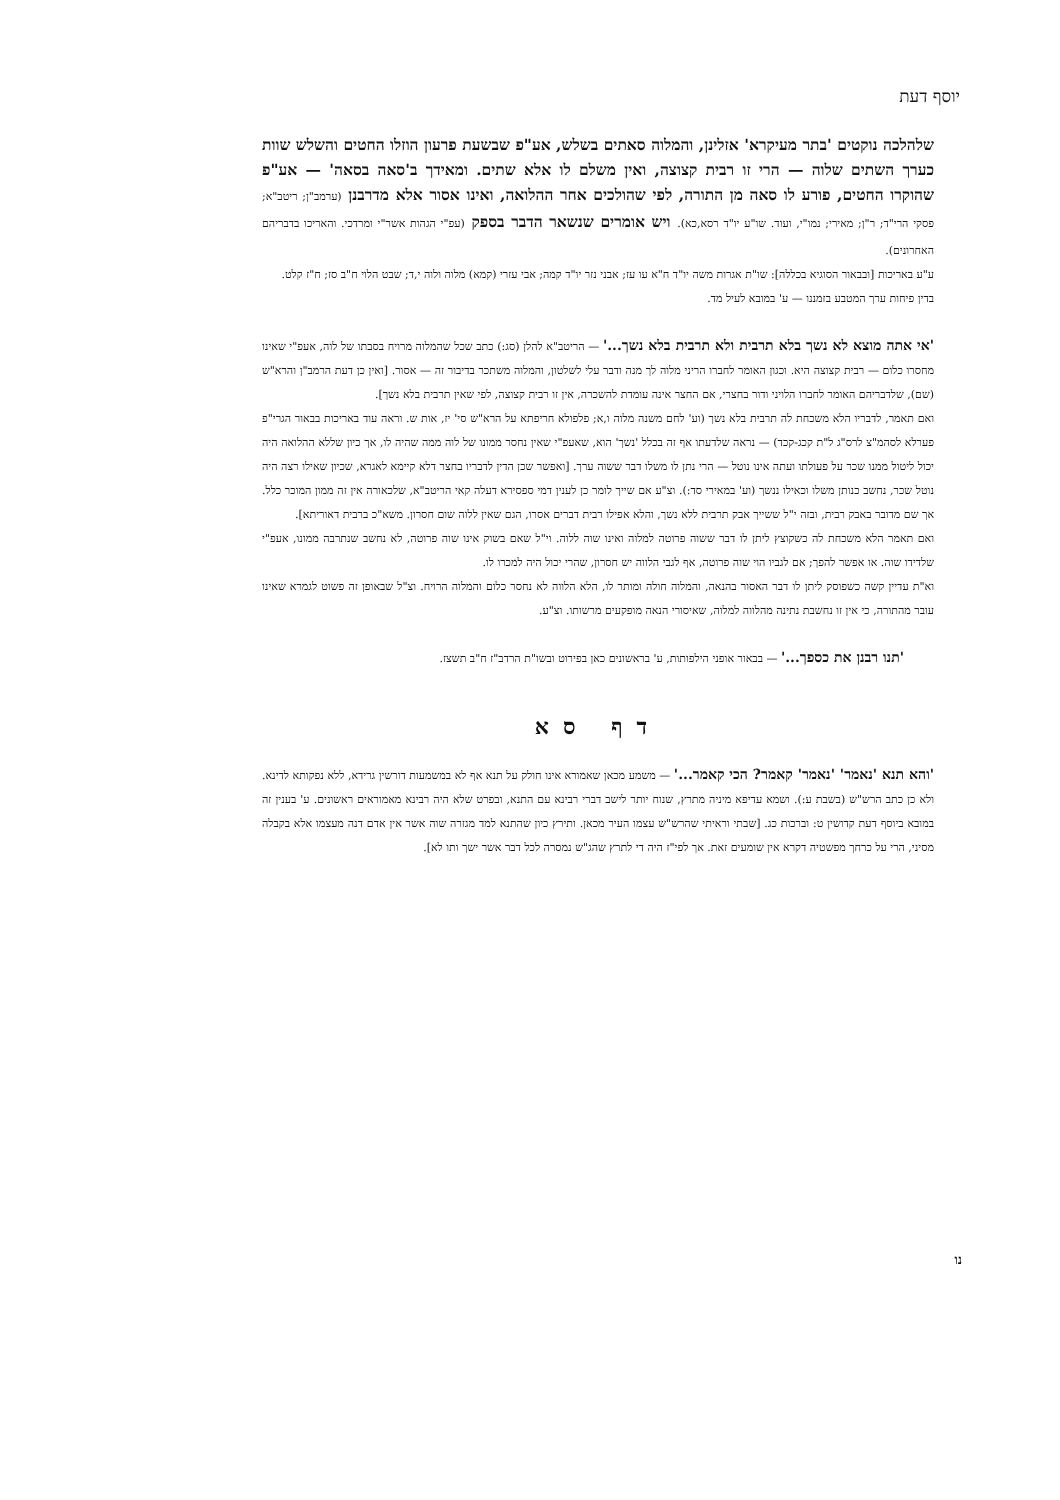יוסף דעת
שלהלכה נוקטים 'בתר מעיקרא' אזלינן, והמלוה סאתים בשלש, אע"פ שבשעת פרעון הוזלו החטים והשלש שוות כערך השתים שלוה — הרי זו רבית קצוצה, ואין משלם לו אלא שתים. ומאידך ב'סאה בסאה' — אע"פ שהוקרו החטים, פורע לו סאה מן התורה, לפי שהולכים אחר ההלואה, ואינו אסור אלא מדרבנן (ערמב"ן; ריטב"א; פסקי הרי"ד; ר"ן; מאירי; נמו"י, ועוד. שו"ע יו"ד רסא,כא). ויש אומרים שנשאר הדבר בספק (עפ"י הגהות אשר"י ומרדכי. והאריכו בדבריהם האחרונים).
ע"ע באריכות [ובבאור הסוגיא בכללה]: שו"ת אגרות משה יו"ד ח"א עו עז; אבני נזר יו"ד קמה; אבי עזרי (קמא) מלוה ולוה י,ד; שבט הלוי ח"ב סז; ח"ז קלט.
בדין פיחות ערך המטבע בזמננו — ע' במובא לעיל מד.
'אי אתה מוצא לא נשך בלא תרבית ולא תרבית בלא נשך...' — הריטב"א להלן (סג:) כתב שכל שהמלוה מרויח בסבתו של לוה, אעפ"י שאינו מחסרו כלום — רבית קצוצה היא. וכגון האומר לחברו הריני מלוה לך מנה ודבר עלי לשלטון, והמלוה משתכר בדיבור זה — אסור. [ואין כן דעת הרמב"ן והרא"ש (שם), שלדבריהם האומר לחברו הלויני ודור בחצרי, אם החצר אינה עומדת להשכרה, אין זו רבית קצוצה, לפי שאין תרבית בלא נשך].
ואם תאמר, לדבריו הלא משכחת לה תרבית בלא נשך (וע' לחם משנה מלוה ו,א; פלפולא חריפתא על הרא"ש סי' יז, אות ש. וראה עוד באריכות בבאור הגרי"פ פערלא לסהמ"צ לרס"ג ל"ת קכג-קכד) — נראה שלדעתו אף זה בכלל 'נשך' הוא, שאעפ"י שאין נחסר ממונו של לוה ממה שהיה לו, אך כיון שללא ההלואה היה יכול ליטול ממנו שכר על פעולתו ועתה אינו נוטל — הרי נתן לו משלו דבר ששוה ערך. [ואפשר שכן הדין לדבריו בחצר דלא קיימא לאגרא, שכיון שאילו רצה היה נוטל שכר, נחשב כנותן משלו וכאילו ננשך (וע' במאירי סד:). וצ"ע אם שייך לומר כן לענין דמי ספסירא דעלה קאי הריטב"א, שלכאורה אין זה ממון המוכר כלל. אך שם מדובר באבק רבית, ובזה י"ל ששייך אבק תרבית ללא נשך, והלא אפילו רבית דברים אסרו, הגם שאין ללוה שום חסרון. משא"כ ברבית דאוריתא].
ואם תאמר הלא משכחת לה כשקוצץ ליתן לו דבר ששוה פרוטה למלוה ואינו שוה ללוה. וי"ל שאם בשוק אינו שוה פרוטה, לא נחשב שנתרבה ממונו, אעפ"י שלדידו שוה. או אפשר להפך; אם לגביו הוי שוה פרוטה, אף לגבי הלווה יש חסרון, שהרי יכול היה למכרו לו.
וא"ת עדיין קשה כשפוסק ליתן לו דבר האסור בהנאה, והמלוה חולה ומותר לו, הלא הלווה לא נחסר כלום והמלוה הרויח. וצ"ל שבאופן זה פשוט לגמרא שאינו עובר מהתורה, כי אין זו נחשבת נתינה מהלווה למלוה, שאיסורי הנאה מופקעים מרשותו. וצ"ע.
'תנו רבנן את כספך...' — בבאור אופני הילפותות, ע' בראשונים כאן בפירוט ובשו"ת הרדב"ז ח"ב תשצז.
דף סא
'והא תנא 'נאמר' 'נאמר' קאמר? הכי קאמר...' — משמע מכאן שאמורא אינו חולק על תנא אף לא במשמעות דורשין גרידא, ללא נפקותא לדינא. ולא כן כתב הרש"ש (בשבת ע:). ושמא עדיפא מיניה מתרץ, שנוח יותר לישב דברי רבינא עם התנא, ובפרט שלא היה רבינא מאמוראים ראשונים. ע' בענין זה במובא ביוסף דעת קדושין ט: וברכות כג. [שבתי וראיתי שהרש"ש עצמו העיר מכאן. ותירץ כיון שהתנא למד מגזרה שוה אשר אין אדם דנה מעצמו אלא בקבלה מסיני, הרי על כרחך מפשטיה דקרא אין שומעים זאת. אך לפי"ז היה די לתרץ שהג"ש נמסרה לכל דבר אשר ישך ותו לא].
נו